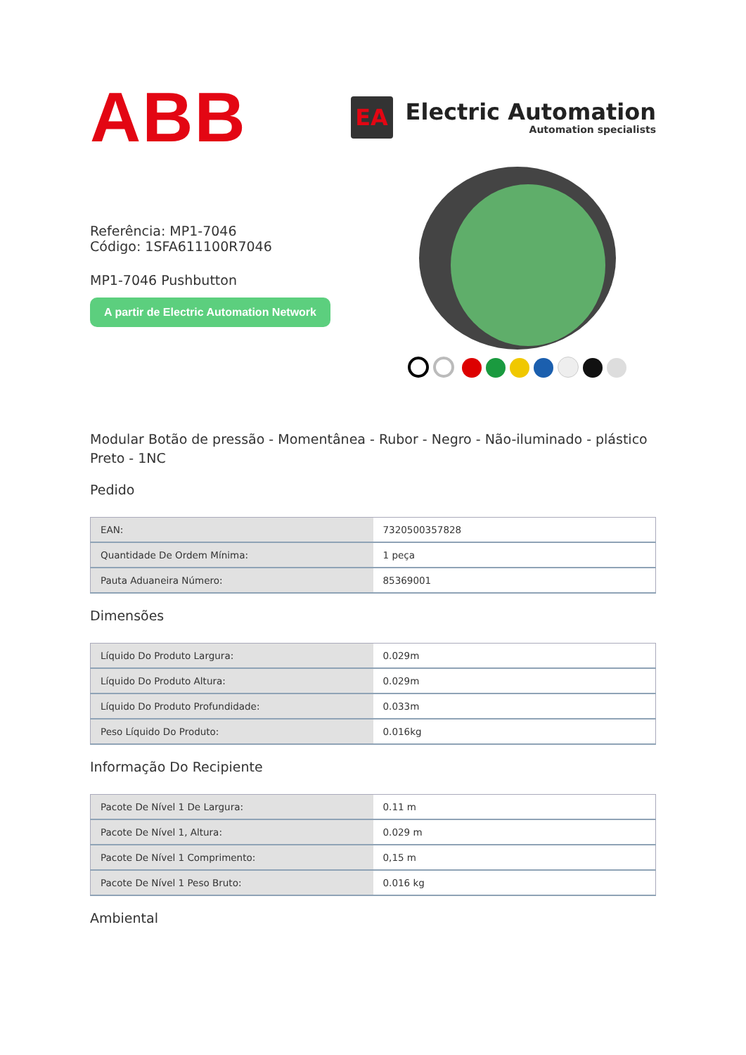ABB
EA
Electric Automation
Automation specialists
Referência: MP1-7046
Código: 1SFA611100R7046
MP1-7046 Pushbutton
A partir de Electric Automation Network
Modular Botão de pressão - Momentânea - Rubor - Negro - Não-iluminado - plástico Preto - 1NC
Pedido
| EAN: | 7320500357828 |
| Quantidade De Ordem Mínima: | 1 peça |
| Pauta Aduaneira Número: | 85369001 |
Dimensões
| Líquido Do Produto Largura: | 0.029m |
| Líquido Do Produto Altura: | 0.029m |
| Líquido Do Produto Profundidade: | 0.033m |
| Peso Líquido Do Produto: | 0.016kg |
Informação Do Recipiente
| Pacote De Nível 1 De Largura: | 0.11 m |
| Pacote De Nível 1, Altura: | 0.029 m |
| Pacote De Nível 1 Comprimento: | 0,15 m |
| Pacote De Nível 1 Peso Bruto: | 0.016 kg |
Ambiental